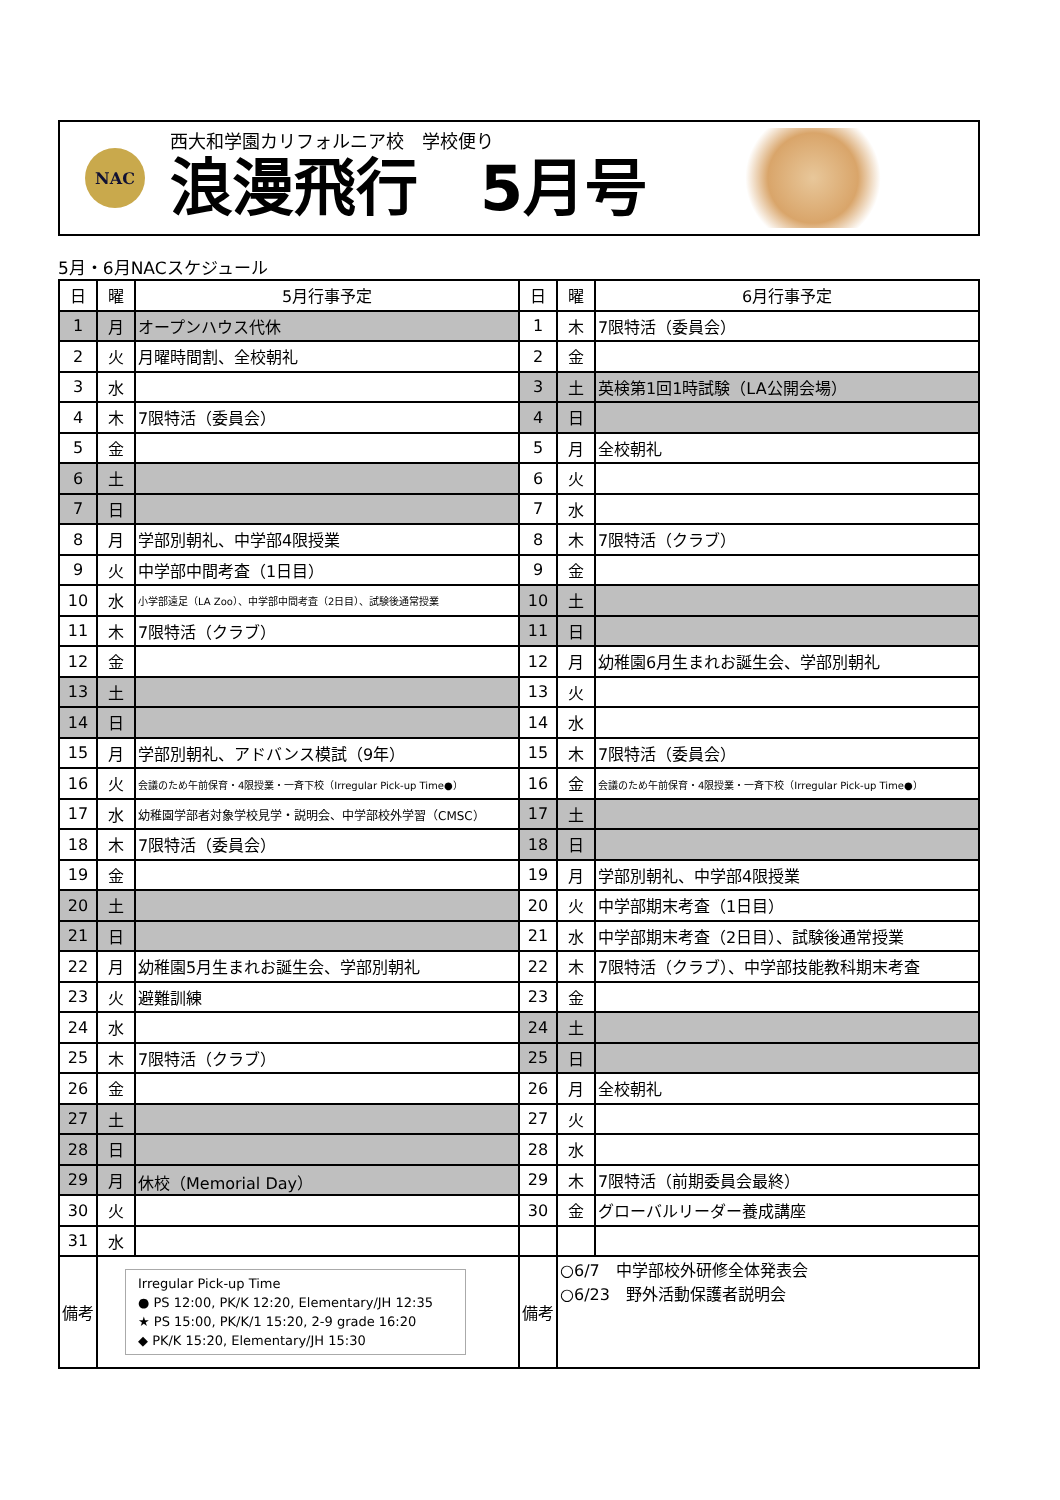NAC
西大和学園カリフォルニア校　学校便り
浪漫飛行　5月号
5月・6月NACスケジュール
| 日 | 曜 | 5月行事予定 | 日 | 曜 | 6月行事予定 |
| --- | --- | --- | --- | --- | --- |
| 1 | 月 | オープンハウス代休 | 1 | 木 | 7限特活（委員会） |
| 2 | 火 | 月曜時間割、全校朝礼 | 2 | 金 | |
| 3 | 水 | | 3 | 土 | 英検第1回1時試験（LA公開会場） |
| 4 | 木 | 7限特活（委員会） | 4 | 日 | |
| 5 | 金 | | 5 | 月 | 全校朝礼 |
| 6 | 土 | | 6 | 火 | |
| 7 | 日 | | 7 | 水 | |
| 8 | 月 | 学部別朝礼、中学部4限授業 | 8 | 木 | 7限特活（クラブ） |
| 9 | 火 | 中学部中間考査（1日目） | 9 | 金 | |
| 10 | 水 | 小学部遠足（LA Zoo）、中学部中間考査（2日目）、試験後通常授業 | 10 | 土 | |
| 11 | 木 | 7限特活（クラブ） | 11 | 日 | |
| 12 | 金 | | 12 | 月 | 幼稚園6月生まれお誕生会、学部別朝礼 |
| 13 | 土 | | 13 | 火 | |
| 14 | 日 | | 14 | 水 | |
| 15 | 月 | 学部別朝礼、アドバンス模試（9年） | 15 | 木 | 7限特活（委員会） |
| 16 | 火 | 会議のため午前保育・4限授業・一斉下校（Irregular Pick-up Time●） | 16 | 金 | 会議のため午前保育・4限授業・一斉下校（Irregular Pick-up Time●） |
| 17 | 水 | 幼稚園学部者対象学校見学・説明会、中学部校外学習（CMSC） | 17 | 土 | |
| 18 | 木 | 7限特活（委員会） | 18 | 日 | |
| 19 | 金 | | 19 | 月 | 学部別朝礼、中学部4限授業 |
| 20 | 土 | | 20 | 火 | 中学部期末考査（1日目） |
| 21 | 日 | | 21 | 水 | 中学部期末考査（2日目）、試験後通常授業 |
| 22 | 月 | 幼稚園5月生まれお誕生会、学部別朝礼 | 22 | 木 | 7限特活（クラブ）、中学部技能教科期末考査 |
| 23 | 火 | 避難訓練 | 23 | 金 | |
| 24 | 水 | | 24 | 土 | |
| 25 | 木 | 7限特活（クラブ） | 25 | 日 | |
| 26 | 金 | | 26 | 月 | 全校朝礼 |
| 27 | 土 | | 27 | 火 | |
| 28 | 日 | | 28 | 水 | |
| 29 | 月 | 休校（Memorial Day） | 29 | 木 | 7限特活（前期委員会最終） |
| 30 | 火 | | 30 | 金 | グローバルリーダー養成講座 |
| 31 | 水 | | | | |
| 備考 | Irregular Pick-up Time ● PS 12:00, PK/K 12:20, Elementary/JH 12:35 ★ PS 15:00, PK/K/1 15:20, 2-9 grade 16:20 ◆ PK/K 15:20, Elementary/JH 15:30 | | 備考 | ○6/7 中学部校外研修全体発表会 ○6/23 野外活動保護者説明会 | |